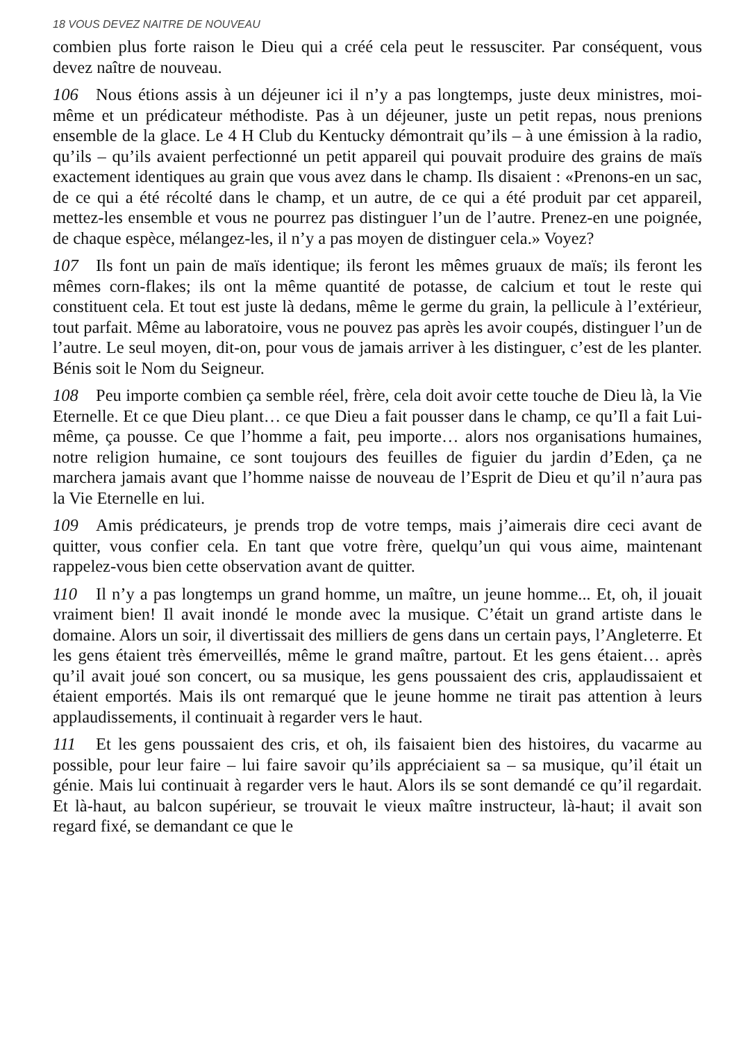18 VOUS DEVEZ NAITRE DE NOUVEAU
combien plus forte raison le Dieu qui a créé cela peut le ressusciter. Par conséquent, vous devez naître de nouveau.
106 Nous étions assis à un déjeuner ici il n’y a pas longtemps, juste deux ministres, moi-même et un prédicateur méthodiste. Pas à un déjeuner, juste un petit repas, nous prenions ensemble de la glace. Le 4 H Club du Kentucky démontrait qu’ils – à une émission à la radio, qu’ils – qu’ils avaient perfectionné un petit appareil qui pouvait produire des grains de maïs exactement identiques au grain que vous avez dans le champ. Ils disaient : «Prenons-en un sac, de ce qui a été récolté dans le champ, et un autre, de ce qui a été produit par cet appareil, mettez-les ensemble et vous ne pourrez pas distinguer l’un de l’autre. Prenez-en une poignée, de chaque espèce, mélangez-les, il n’y a pas moyen de distinguer cela.» Voyez?
107 Ils font un pain de maïs identique; ils feront les mêmes gruaux de maïs; ils feront les mêmes corn-flakes; ils ont la même quantité de potasse, de calcium et tout le reste qui constituent cela. Et tout est juste là dedans, même le germe du grain, la pellicule à l’extérieur, tout parfait. Même au laboratoire, vous ne pouvez pas après les avoir coupés, distinguer l’un de l’autre. Le seul moyen, dit-on, pour vous de jamais arriver à les distinguer, c’est de les planter. Bénis soit le Nom du Seigneur.
108 Peu importe combien ça semble réel, frère, cela doit avoir cette touche de Dieu là, la Vie Eternelle. Et ce que Dieu plant… ce que Dieu a fait pousser dans le champ, ce qu’Il a fait Lui-même, ça pousse. Ce que l’homme a fait, peu importe… alors nos organisations humaines, notre religion humaine, ce sont toujours des feuilles de figuier du jardin d’Eden, ça ne marchera jamais avant que l’homme naisse de nouveau de l’Esprit de Dieu et qu’il n’aura pas la Vie Eternelle en lui.
109 Amis prédicateurs, je prends trop de votre temps, mais j’aimerais dire ceci avant de quitter, vous confier cela. En tant que votre frère, quelqu’un qui vous aime, maintenant rappelez-vous bien cette observation avant de quitter.
110 Il n’y a pas longtemps un grand homme, un maître, un jeune homme... Et, oh, il jouait vraiment bien! Il avait inondé le monde avec la musique. C’était un grand artiste dans le domaine. Alors un soir, il divertissait des milliers de gens dans un certain pays, l’Angleterre. Et les gens étaient très émerveillés, même le grand maître, partout. Et les gens étaient… après qu’il avait joué son concert, ou sa musique, les gens poussaient des cris, applaudissaient et étaient emportés. Mais ils ont remarqué que le jeune homme ne tirait pas attention à leurs applaudissements, il continuait à regarder vers le haut.
111 Et les gens poussaient des cris, et oh, ils faisaient bien des histoires, du vacarme au possible, pour leur faire – lui faire savoir qu’ils appréciaient sa – sa musique, qu’il était un génie. Mais lui continuait à regarder vers le haut. Alors ils se sont demandé ce qu’il regardait. Et là-haut, au balcon supérieur, se trouvait le vieux maître instructeur, là-haut; il avait son regard fixé, se demandant ce que le